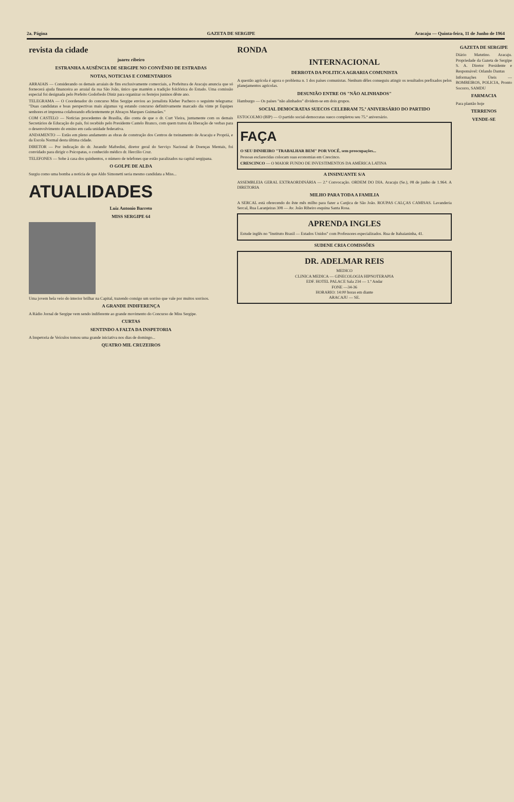2a. Página GAZETA DE SERGIPE Aracaju — Quinta-feira, 11 de Junho de 1964
revista da cidade
juarez ribeiro
ESTRANHA A AUSÊNCIA DE SERGIPE NO CONVÊNIO DE ESTRADAS
NOTAS, NOTICIAS E COMENTARIOS
ARRAIAIS — Considerando os demais arraiais de fins exclusivamente comerciais, a Prefeitura de Aracaju anuncia que só fornecerá ajuda financeira ao arraial da rua São João, único que mantém a tradição folclórica do Estado. Uma comissão especial foi designada pelo Prefeito Godofredo Diniz para organizar os festejos juninos dêste ano.
TELEGRAMA — O Coordenador do concurso Miss Sergipe enviou ao jornalista Kleber Pacheco o seguinte telegrama: "Duas candidatas e boas perspectivas mais algumas vg estando concurso definitivamente marcado dia vinte pt Equipes senhores et imprensa colaborando eficientemente pt Abraços Marques Guimarães."
COM CASTELO — Notícias procedentes de Brasília, dão conta de que o dr. Curt Vieira, juntamente com os demais Secretários de Educação do país, foi recebido pelo Presidente Castelo Branco, com quem tratou da liberação de verbas para o desenvolvimento do ensino em cada unidade federativa.
ANDAMENTO — Estão em pleno andamento as obras de construção dos Centros de treinamento de Aracaju e Propriá, e da Escola Normal desta última cidade.
DIRETOR — Por indicação do dr. Jurandir Mafredini, diretor geral do Serviço Nacional de Doenças Mentais, foi convidado para dirigir o Psicopatas, o conhecido médico dr. Hercilio Cruz.
TELEFONES — Sobe à casa dos quinhentos, o número de telefones que estão paralizados na capital sergipana.
O GOLPE DE ALDA
Surgiu como uma bomba a notícia de que Aldo Simonetti seria mesmo candidata a Miss...
ATUALIDADES
Luiz Antonio Barreto
MISS SERGIPE 64
Uma jovem bela veio do interior brilhar na Capital, trazendo consigo um sorriso que vale por muitos sorrisos.
A GRANDE INDIFERENÇA
A Rádio Jornal de Sergipe vem sendo indiferente ao grande movimento do Concurso de Miss Sergipe.
CURTAS
SENTINDO A FALTA DA INSPETORIA
A Inspetoria de Veículos tomou uma grande iniciativa nos dias de domingo...
QUATRO MIL CRUZEIROS
RONDA
INTERNACIONAL
DERROTA DA POLITICA AGRARIA COMUNISTA
A questão agrícola é agora o problema n. 1 dos países comunistas. Nenhum dêles conseguiu atingir os resultados prefixados pelos planejamentos agrícolas.
DESUNIÃO ENTRE OS "NÃO ALINHADOS"
Hamburgo — Os países "não alinhados" dividem-se em dois grupos.
SOCIAL DEMOCRATAS SUECOS CELEBRAM 75.º ANIVERSÁRIO DO PARTIDO
ESTOCOLMO (BIP) — O partido social-democratas sueco completou seu 75.º aniversário.
FAÇA
O SEU DINHEIRO "TRABALHAR BEM" POR VOCÊ, sem preocupações...
Pessoas esclarecidas colocam suas economias em Crescinco.
CRESCINCO — O MAIOR FUNDO DE INVESTIMENTOS DA AMÉRICA LATINA
A INSINUANTE S/A
ASSEMBLEIA GERAL EXTRAORDINÁRIA — 2.ª Convocação. ORDEM DO DIA. Aracaju (Se.), 08 de junho de 1.964. A DIRETORIA
MILHO PARA TODA A FAMILIA
A SERCAL está oferecendo do êste mês milho para fazer a Canjica de São João. ROUPAS CALÇAS CAMISAS. Lavanderia Sercal, Rua Laranjeiras 308 — Av. João Ribeiro esquina Santa Rosa.
APRENDA INGLES
Estude inglês no "Instituto Brasil — Estados Unidos" com Professores especializados. Rua de Itabaianinha, 41.
SUDENE CRIA COMISSÕES
DR. ADELMAR REIS
MEDICO
CLINICA MEDICA — GINECOLOGIA HIPNOTERAPIA
EDF. HOTEL PALACE Sala 234 — 1.º Andar
FONE —34-36
HORARIO: 14:00 horas em diante
ARACAJU — SE.
GAZETA DE SERGIPE
Diário Matutino. Aracaju. Propriedade da Gazeta de Sergipe S. A. Diretor Presidente e Responsável: Orlando Dantas
Informações Úteis — BOMBEIROS, POLICIA, Pronto Socorro, SAMDU
FARMACIA
Para plantão hoje
TERRENOS
VENDE-SE